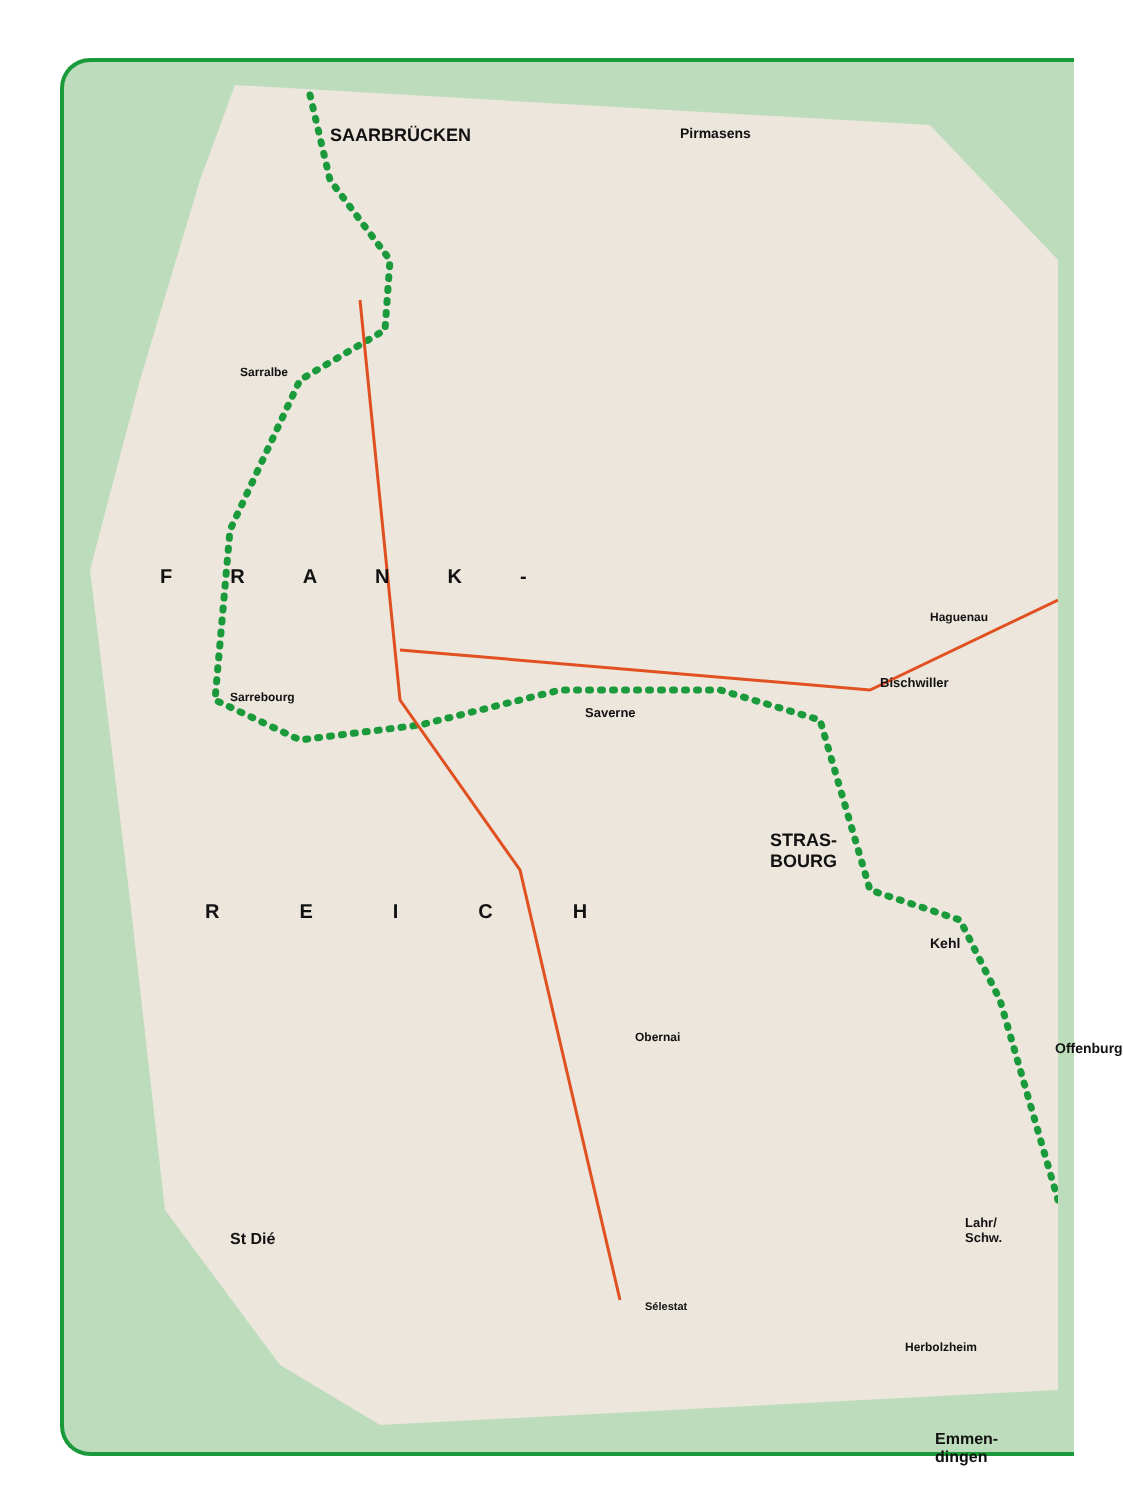SAARBRÜCKEN Pirmasens
Sarralbe
FRANK-
Sarrebourg
Saverne
Haguenau
Bischwiller
STRAS-
BOURG
REICH
Kehl
Offenburg
Obernai
St Dié
Lahr/
Schw.
Sélestat
Herbolzheim
Emmen-
dingen